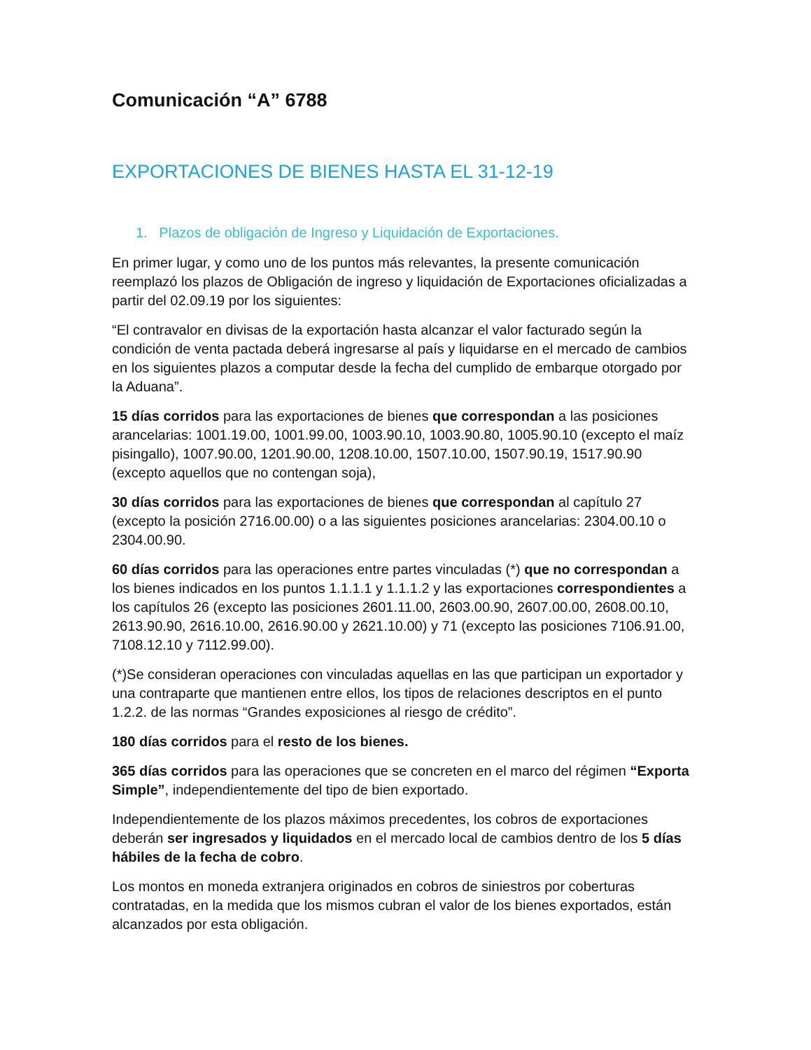Comunicación “A” 6788
EXPORTACIONES DE BIENES HASTA EL 31-12-19
1. Plazos de obligación de Ingreso y Liquidación de Exportaciones.
En primer lugar, y como uno de los puntos más relevantes, la presente comunicación reemplazó los plazos de Obligación de ingreso y liquidación de Exportaciones oficializadas a partir del 02.09.19 por los siguientes:
“El contravalor en divisas de la exportación hasta alcanzar el valor facturado según la condición de venta pactada deberá ingresarse al país y liquidarse en el mercado de cambios en los siguientes plazos a computar desde la fecha del cumplido de embarque otorgado por la Aduana”.
15 días corridos para las exportaciones de bienes que correspondan a las posiciones arancelarias: 1001.19.00, 1001.99.00, 1003.90.10, 1003.90.80, 1005.90.10 (excepto el maíz pisingallo), 1007.90.00, 1201.90.00, 1208.10.00, 1507.10.00, 1507.90.19, 1517.90.90 (excepto aquellos que no contengan soja),
30 días corridos para las exportaciones de bienes que correspondan al capítulo 27 (excepto la posición 2716.00.00) o a las siguientes posiciones arancelarias: 2304.00.10 o 2304.00.90.
60 días corridos para las operaciones entre partes vinculadas (*) que no correspondan a los bienes indicados en los puntos 1.1.1.1 y 1.1.1.2 y las exportaciones correspondientes a los capítulos 26 (excepto las posiciones 2601.11.00, 2603.00.90, 2607.00.00, 2608.00.10, 2613.90.90, 2616.10.00, 2616.90.00 y 2621.10.00) y 71 (excepto las posiciones 7106.91.00, 7108.12.10 y 7112.99.00).
(*)Se consideran operaciones con vinculadas aquellas en las que participan un exportador y una contraparte que mantienen entre ellos, los tipos de relaciones descriptos en el punto 1.2.2. de las normas “Grandes exposiciones al riesgo de crédito”.
180 días corridos para el resto de los bienes.
365 días corridos para las operaciones que se concreten en el marco del régimen “Exporta Simple”, independientemente del tipo de bien exportado.
Independientemente de los plazos máximos precedentes, los cobros de exportaciones deberán ser ingresados y liquidados en el mercado local de cambios dentro de los 5 días hábiles de la fecha de cobro.
Los montos en moneda extranjera originados en cobros de siniestros por coberturas contratadas, en la medida que los mismos cubran el valor de los bienes exportados, están alcanzados por esta obligación.